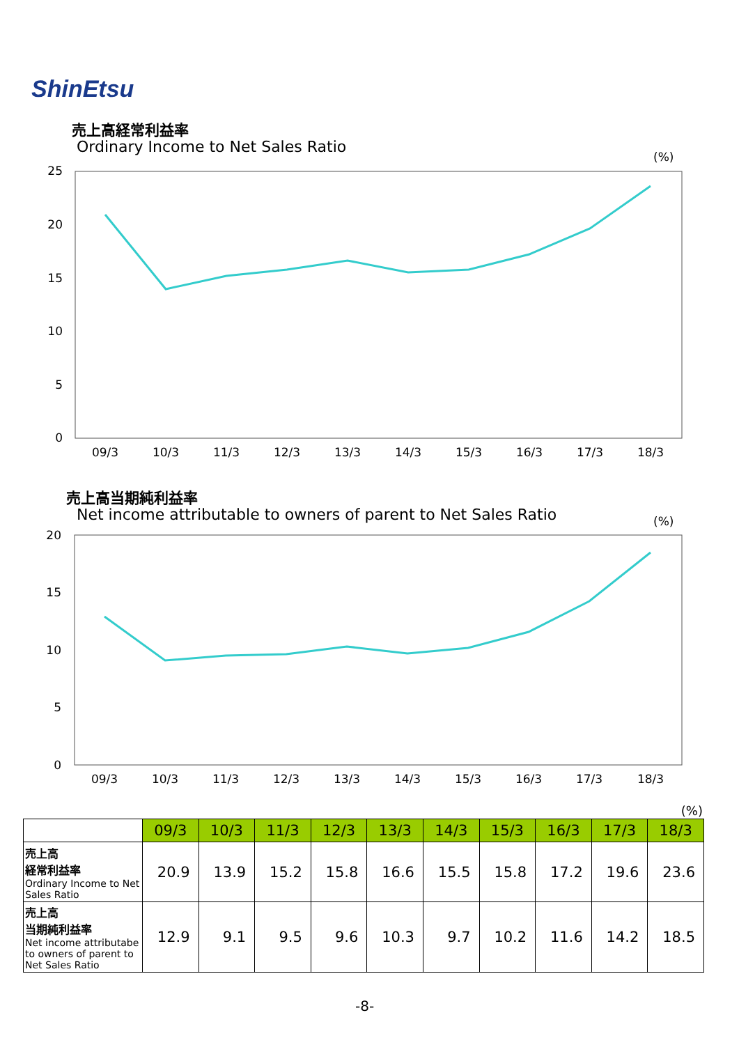ShinEtsu
売上高経常利益率
Ordinary Income to Net Sales Ratio
(%)
25
20
15
10
5
0
09/3
10/3
11/3
12/3
13/3
14/3
15/3
16/3
17/3
18/3
売上高当期純利益率
Net income attributable to owners of parent to Net Sales Ratio
(%)
20
15
10
5
0
09/3
10/3
11/3
12/3
13/3
14/3
15/3
16/3
17/3
18/3
(%)
| | 09/3 | 10/3 | 11/3 | 12/3 | 13/3 | 14/3 | 15/3 | 16/3 | 17/3 | 18/3 |
| --- | --- | --- | --- | --- | --- | --- | --- | --- | --- | --- |
| 売上高 経常利益率 Ordinary Income to Net Sales Ratio | 20.9 | 13.9 | 15.2 | 15.8 | 16.6 | 15.5 | 15.8 | 17.2 | 19.6 | 23.6 |
| 売上高 当期純利益率 Net income attributabe to owners of parent to Net Sales Ratio | 12.9 | 9.1 | 9.5 | 9.6 | 10.3 | 9.7 | 10.2 | 11.6 | 14.2 | 18.5 |
-8-